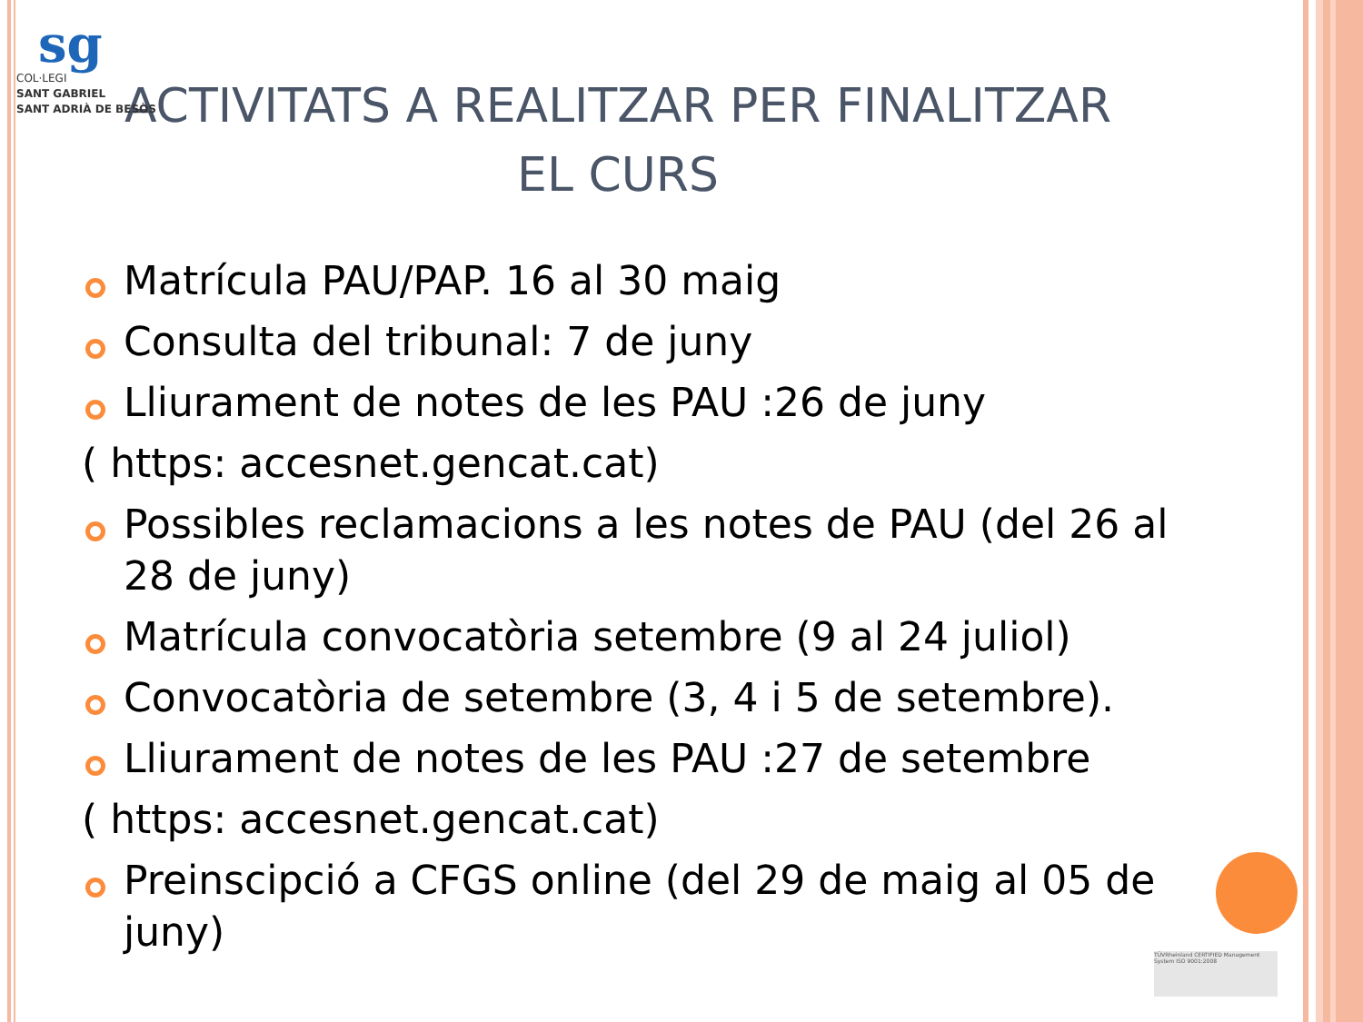sg
COL·LEGI
SANT GABRIEL
SANT ADRIÀ DE BESÒS
ACTIVITATS A REALITZAR PER FINALITZAR EL CURS
Matrícula PAU/PAP. 16 al 30 maig
Consulta del tribunal: 7 de juny
Lliurament de notes de les PAU :26 de juny
( https: accesnet.gencat.cat)
Possibles reclamacions a les notes de PAU (del 26 al 28 de juny)
Matrícula convocatòria setembre (9 al 24 juliol)
Convocatòria de setembre (3, 4 i 5 de setembre).
Lliurament de notes de les PAU :27 de setembre
( https: accesnet.gencat.cat)
Preinscipció a CFGS online (del 29 de maig al 05 de juny)
TÜVRheinland CERTIFIED Management System ISO 9001:2008